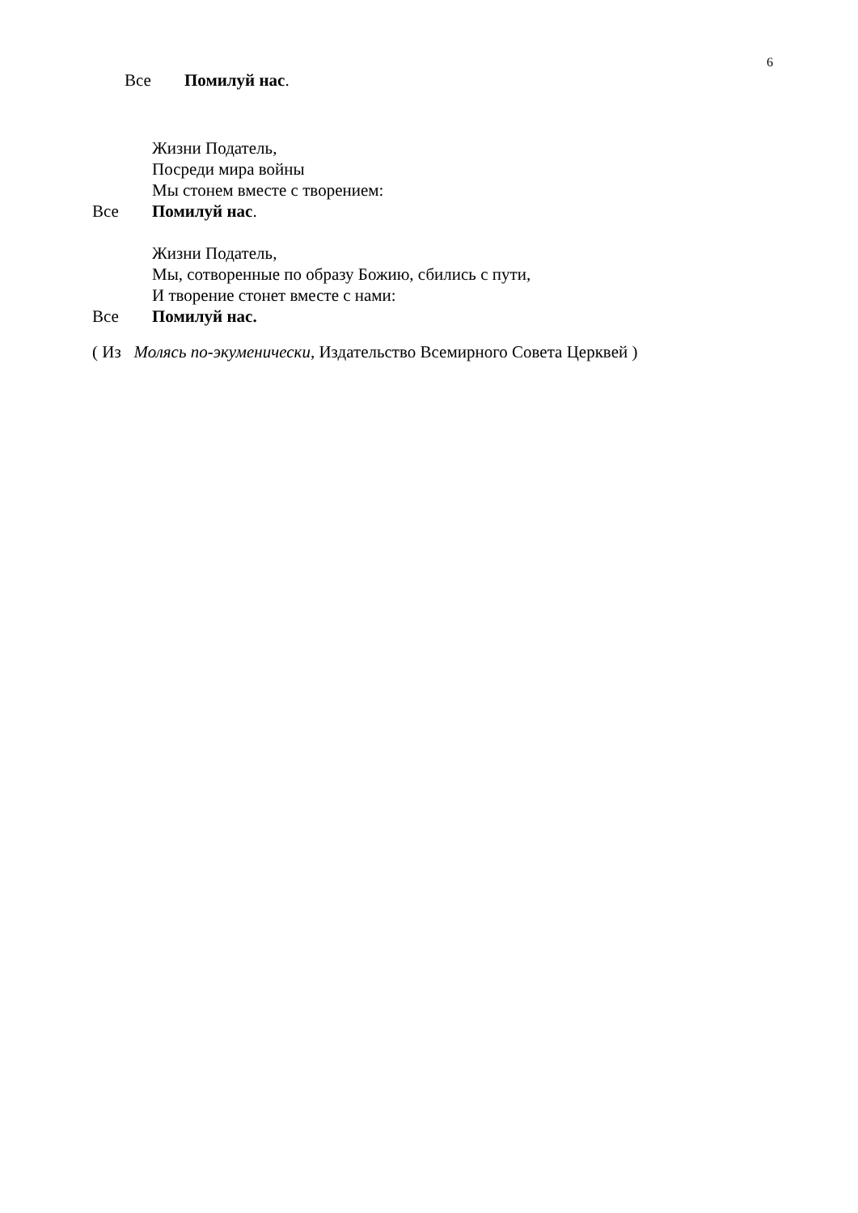6
Все Помилуй нас.
Жизни Податель,
Посреди мира войны
Мы стонем вместе с творением:
Все Помилуй нас.
Жизни Податель,
Мы, сотворенные по образу Божию, сбились с пути,
И творение стонет вместе с нами:
Все Помилуй нас.
( Из Молясь по-экуменически, Издательство Всемирного Совета Церквей )